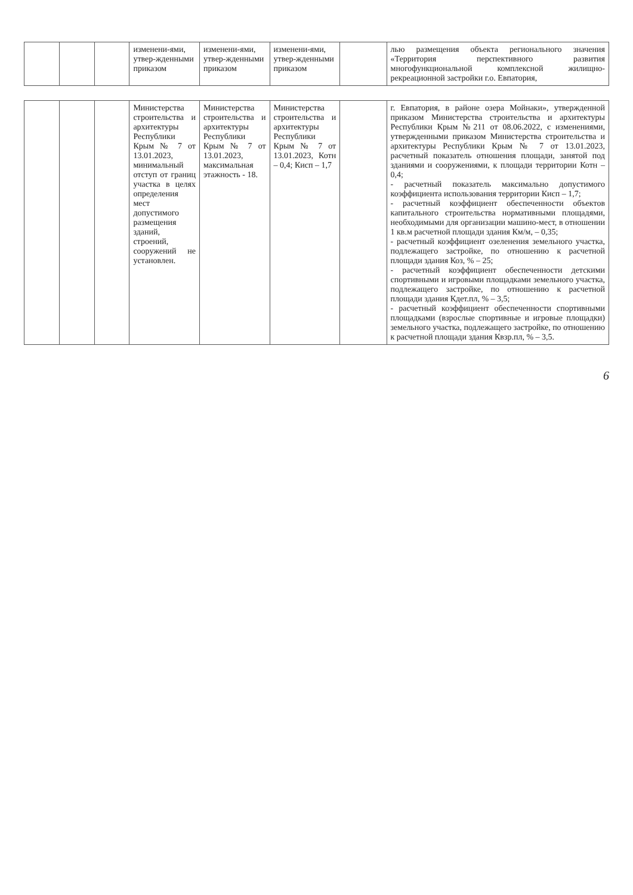| | | | изменени-ями, утвер-жденными приказом | изменени-ями, утвер-жденными приказом | изменени-ями, утвер-жденными приказом | | лью размещения объекта регионального значения «Территория перспективного развития многофункциональной комплексной жилищно-рекреационной застройки г.о. Евпатория, |
| | | | Министерства строительства и архитектуры Республики Крым № 7 от 13.01.2023, минимальный отступ от границ участка в целях определения мест допустимого размещения зданий, строений, сооружений не установлен. | Министерства строительства и архитектуры Республики Крым № 7 от 13.01.2023, максимальная этажность - 18. | Министерства строительства и архитектуры Республики Крым № 7 от 13.01.2023, Котн – 0,4; Кисп – 1,7 | | г. Евпатория, в районе озера Мойнаки», утвержденной приказом Министерства строительства и архитектуры Республики Крым №211 от 08.06.2022, с изменениями, утвержденными приказом Министерства строительства и архитектуры Республики Крым № 7 от 13.01.2023, расчетный показатель отношения площади, занятой под зданиями и сооружениями, к площади территории Котн – 0,4; - расчетный показатель максимально допустимого коэффициента использования территории Кисп – 1,7; - расчетный коэффициент обеспеченности объектов капитального строительства нормативными площадями, необходимыми для организации машино-мест, в отношении 1 кв.м расчетной площади здания Км/м, – 0,35; - расчетный коэффициент озеленения земельного участка, подлежащего застройке, по отношению к расчетной площади здания Коз, % – 25; - расчетный коэффициент обеспеченности детскими спортивными и игровыми площадками земельного участка, подлежащего застройке, по отношению к расчетной площади здания Кдет.пл, % – 3,5; - расчетный коэффициент обеспеченности спортивными площадками (взрослые спортивные и игровые площадки) земельного участка, подлежащего застройке, по отношению к расчетной площади здания Квзр.пл, % – 3,5. |
6